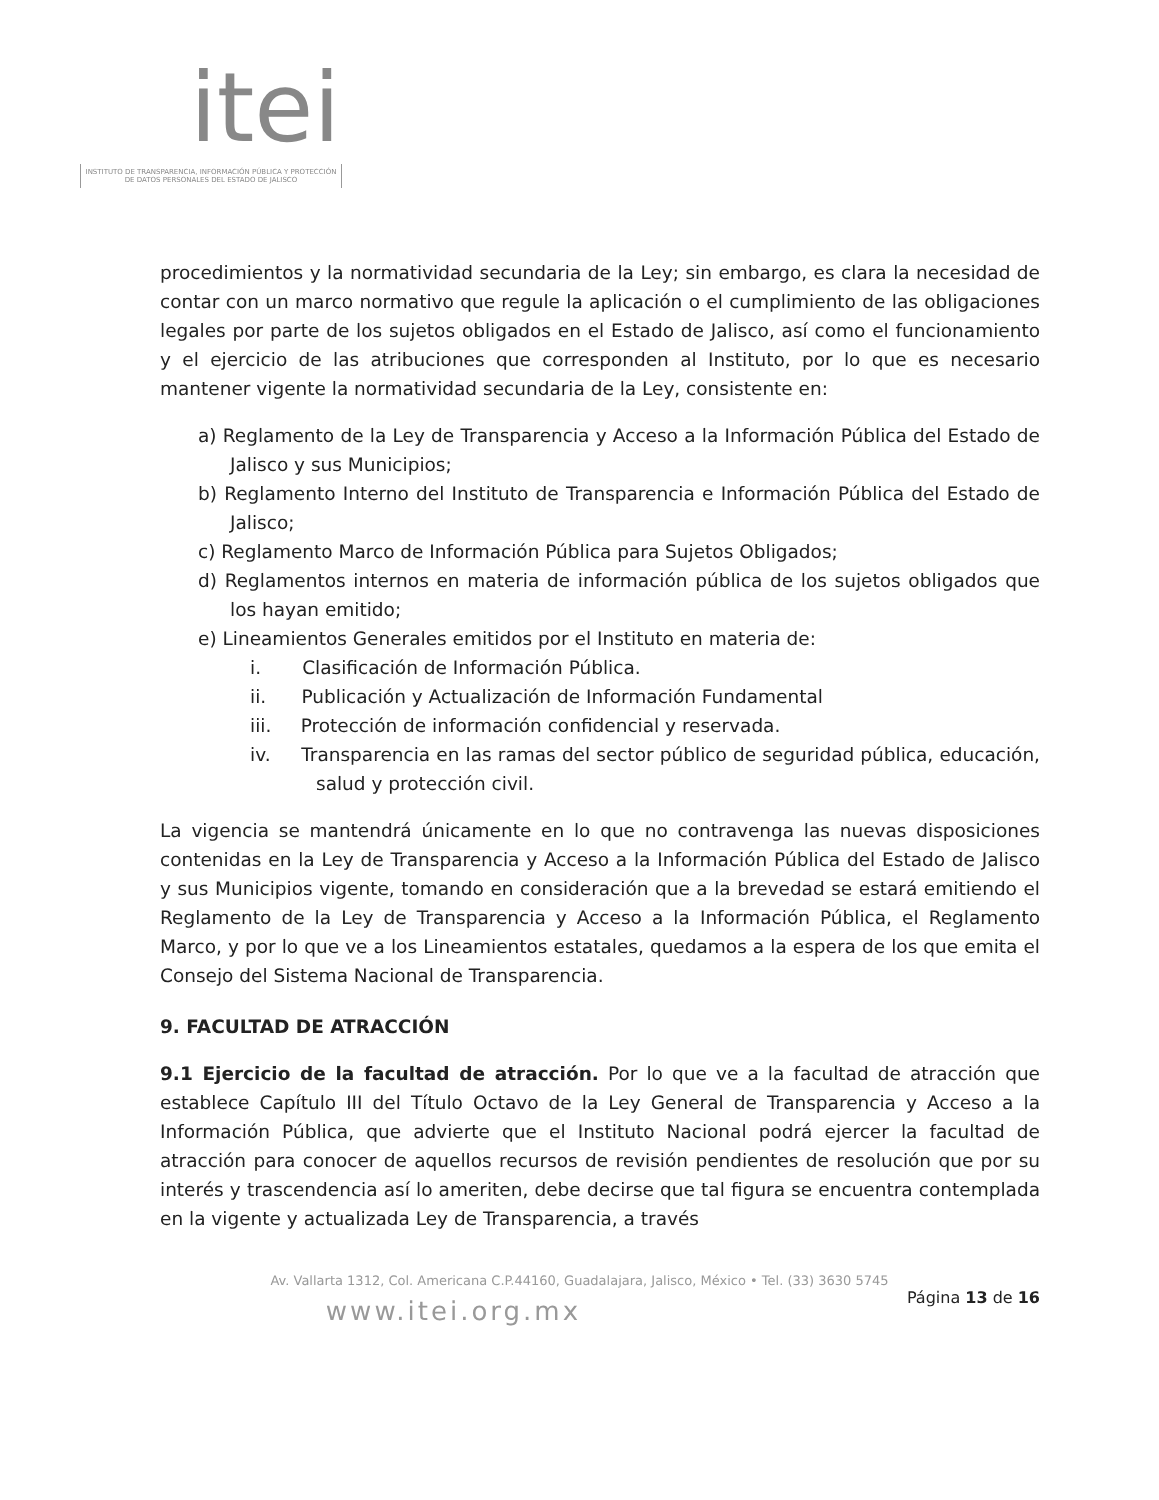itei
INSTITUTO DE TRANSPARENCIA, INFORMACIÓN PÚBLICA Y PROTECCIÓN DE DATOS PERSONALES DEL ESTADO DE JALISCO
procedimientos y la normatividad secundaria de la Ley; sin embargo, es clara la necesidad de contar con un marco normativo que regule la aplicación o el cumplimiento de las obligaciones legales por parte de los sujetos obligados en el Estado de Jalisco, así como el funcionamiento y el ejercicio de las atribuciones que corresponden al Instituto, por lo que es necesario mantener vigente la normatividad secundaria de la Ley, consistente en:
a) Reglamento de la Ley de Transparencia y Acceso a la Información Pública del Estado de Jalisco y sus Municipios;
b) Reglamento Interno del Instituto de Transparencia e Información Pública del Estado de Jalisco;
c) Reglamento Marco de Información Pública para Sujetos Obligados;
d) Reglamentos internos en materia de información pública de los sujetos obligados que los hayan emitido;
e) Lineamientos Generales emitidos por el Instituto en materia de:
i. Clasificación de Información Pública.
ii. Publicación y Actualización de Información Fundamental
iii. Protección de información confidencial y reservada.
iv. Transparencia en las ramas del sector público de seguridad pública, educación, salud y protección civil.
La vigencia se mantendrá únicamente en lo que no contravenga las nuevas disposiciones contenidas en la Ley de Transparencia y Acceso a la Información Pública del Estado de Jalisco y sus Municipios vigente, tomando en consideración que a la brevedad se estará emitiendo el Reglamento de la Ley de Transparencia y Acceso a la Información Pública, el Reglamento Marco, y por lo que ve a los Lineamientos estatales, quedamos a la espera de los que emita el Consejo del Sistema Nacional de Transparencia.
9. FACULTAD DE ATRACCIÓN
9.1 Ejercicio de la facultad de atracción. Por lo que ve a la facultad de atracción que establece Capítulo III del Título Octavo de la Ley General de Transparencia y Acceso a la Información Pública, que advierte que el Instituto Nacional podrá ejercer la facultad de atracción para conocer de aquellos recursos de revisión pendientes de resolución que por su interés y trascendencia así lo ameriten, debe decirse que tal figura se encuentra contemplada en la vigente y actualizada Ley de Transparencia, a través
Av. Vallarta 1312, Col. Americana C.P.44160, Guadalajara, Jalisco, México • Tel. (33) 3630 5745
Página 13 de 16
www.itei.org.mx